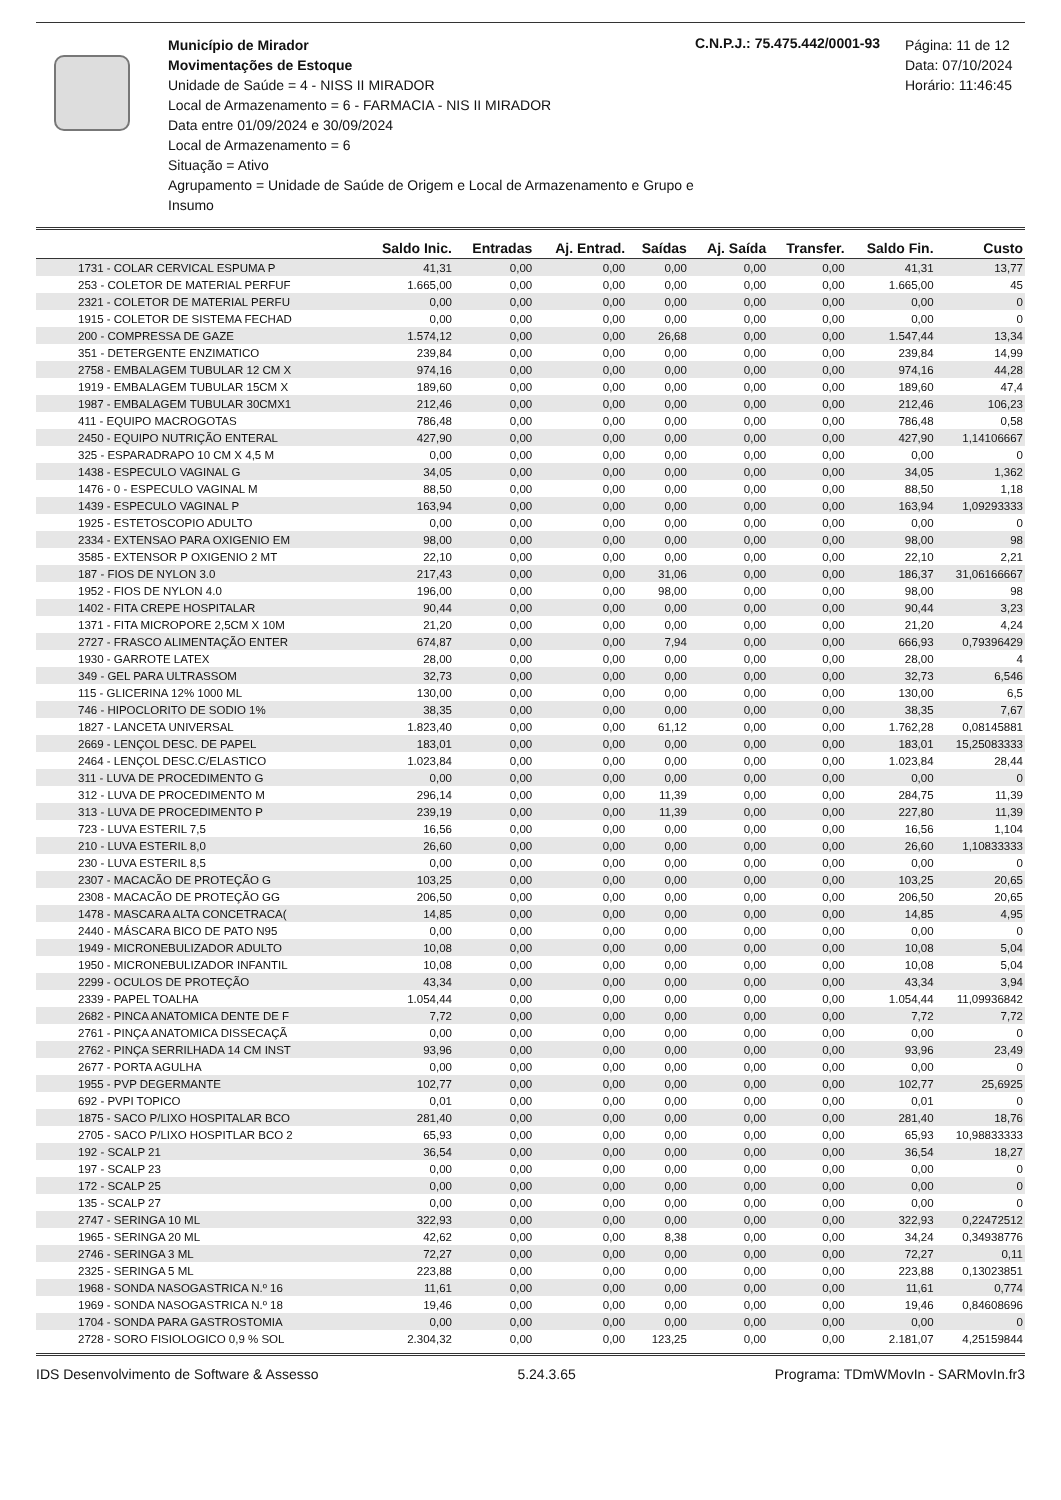Município de Mirador
Movimentações de Estoque
Unidade de Saúde = 4 - NISS II MIRADOR
Local de Armazenamento = 6 - FARMACIA - NIS II MIRADOR
Data entre 01/09/2024 e 30/09/2024
Local de Armazenamento = 6
Situação = Ativo
Agrupamento = Unidade de Saúde de Origem e Local de Armazenamento e Grupo e Insumo
C.N.P.J.: 75.475.442/0001-93
Página: 11 de 12
Data: 07/10/2024
Horário: 11:46:45
| | Saldo Inic. | Entradas | Aj. Entrad. | Saídas | Aj. Saída | Transfer. | Saldo Fin. | Custo |
| --- | --- | --- | --- | --- | --- | --- | --- | --- |
| 1731 - COLAR CERVICAL ESPUMA P | 41,31 | 0,00 | 0,00 | 0,00 | 0,00 | 0,00 | 41,31 | 13,77 |
| 253 - COLETOR DE MATERIAL PERFUF | 1.665,00 | 0,00 | 0,00 | 0,00 | 0,00 | 0,00 | 1.665,00 | 45 |
| 2321 - COLETOR DE MATERIAL PERFU | 0,00 | 0,00 | 0,00 | 0,00 | 0,00 | 0,00 | 0,00 | 0 |
| 1915 - COLETOR DE SISTEMA FECHAD | 0,00 | 0,00 | 0,00 | 0,00 | 0,00 | 0,00 | 0,00 | 0 |
| 200 - COMPRESSA DE GAZE | 1.574,12 | 0,00 | 0,00 | 26,68 | 0,00 | 0,00 | 1.547,44 | 13,34 |
| 351 - DETERGENTE ENZIMATICO | 239,84 | 0,00 | 0,00 | 0,00 | 0,00 | 0,00 | 239,84 | 14,99 |
| 2758 - EMBALAGEM TUBULAR 12 CM X | 974,16 | 0,00 | 0,00 | 0,00 | 0,00 | 0,00 | 974,16 | 44,28 |
| 1919 - EMBALAGEM TUBULAR 15CM X | 189,60 | 0,00 | 0,00 | 0,00 | 0,00 | 0,00 | 189,60 | 47,4 |
| 1987 - EMBALAGEM TUBULAR 30CMX1 | 212,46 | 0,00 | 0,00 | 0,00 | 0,00 | 0,00 | 212,46 | 106,23 |
| 411 - EQUIPO MACROGOTAS | 786,48 | 0,00 | 0,00 | 0,00 | 0,00 | 0,00 | 786,48 | 0,58 |
| 2450 - EQUIPO NUTRIÇÃO ENTERAL | 427,90 | 0,00 | 0,00 | 0,00 | 0,00 | 0,00 | 427,90 | 1,14106667 |
| 325 - ESPARADRAPO 10 CM X 4,5 M | 0,00 | 0,00 | 0,00 | 0,00 | 0,00 | 0,00 | 0,00 | 0 |
| 1438 - ESPECULO VAGINAL G | 34,05 | 0,00 | 0,00 | 0,00 | 0,00 | 0,00 | 34,05 | 1,362 |
| 1476 - 0 - ESPECULO VAGINAL M | 88,50 | 0,00 | 0,00 | 0,00 | 0,00 | 0,00 | 88,50 | 1,18 |
| 1439 - ESPECULO VAGINAL P | 163,94 | 0,00 | 0,00 | 0,00 | 0,00 | 0,00 | 163,94 | 1,09293333 |
| 1925 - ESTETOSCOPIO ADULTO | 0,00 | 0,00 | 0,00 | 0,00 | 0,00 | 0,00 | 0,00 | 0 |
| 2334 - EXTENSAO PARA OXIGENIO EM | 98,00 | 0,00 | 0,00 | 0,00 | 0,00 | 0,00 | 98,00 | 98 |
| 3585 - EXTENSOR P OXIGENIO 2 MT | 22,10 | 0,00 | 0,00 | 0,00 | 0,00 | 0,00 | 22,10 | 2,21 |
| 187 - FIOS DE NYLON 3.0 | 217,43 | 0,00 | 0,00 | 31,06 | 0,00 | 0,00 | 186,37 | 31,06166667 |
| 1952 - FIOS DE NYLON 4.0 | 196,00 | 0,00 | 0,00 | 98,00 | 0,00 | 0,00 | 98,00 | 98 |
| 1402 - FITA CREPE HOSPITALAR | 90,44 | 0,00 | 0,00 | 0,00 | 0,00 | 0,00 | 90,44 | 3,23 |
| 1371 - FITA MICROPORE 2,5CM X 10M | 21,20 | 0,00 | 0,00 | 0,00 | 0,00 | 0,00 | 21,20 | 4,24 |
| 2727 - FRASCO ALIMENTAÇÃO ENTER | 674,87 | 0,00 | 0,00 | 7,94 | 0,00 | 0,00 | 666,93 | 0,79396429 |
| 1930 - GARROTE LATEX | 28,00 | 0,00 | 0,00 | 0,00 | 0,00 | 0,00 | 28,00 | 4 |
| 349 - GEL PARA ULTRASSOM | 32,73 | 0,00 | 0,00 | 0,00 | 0,00 | 0,00 | 32,73 | 6,546 |
| 115 - GLICERINA 12% 1000 ML | 130,00 | 0,00 | 0,00 | 0,00 | 0,00 | 0,00 | 130,00 | 6,5 |
| 746 - HIPOCLORITO DE SODIO 1% | 38,35 | 0,00 | 0,00 | 0,00 | 0,00 | 0,00 | 38,35 | 7,67 |
| 1827 - LANCETA UNIVERSAL | 1.823,40 | 0,00 | 0,00 | 61,12 | 0,00 | 0,00 | 1.762,28 | 0,08145881 |
| 2669 - LENÇOL DESC. DE PAPEL | 183,01 | 0,00 | 0,00 | 0,00 | 0,00 | 0,00 | 183,01 | 15,25083333 |
| 2464 - LENÇOL DESC.C/ELASTICO | 1.023,84 | 0,00 | 0,00 | 0,00 | 0,00 | 0,00 | 1.023,84 | 28,44 |
| 311 - LUVA DE PROCEDIMENTO G | 0,00 | 0,00 | 0,00 | 0,00 | 0,00 | 0,00 | 0,00 | 0 |
| 312 - LUVA DE PROCEDIMENTO M | 296,14 | 0,00 | 0,00 | 11,39 | 0,00 | 0,00 | 284,75 | 11,39 |
| 313 - LUVA DE PROCEDIMENTO P | 239,19 | 0,00 | 0,00 | 11,39 | 0,00 | 0,00 | 227,80 | 11,39 |
| 723 - LUVA ESTERIL 7,5 | 16,56 | 0,00 | 0,00 | 0,00 | 0,00 | 0,00 | 16,56 | 1,104 |
| 210 - LUVA ESTERIL 8,0 | 26,60 | 0,00 | 0,00 | 0,00 | 0,00 | 0,00 | 26,60 | 1,10833333 |
| 230 - LUVA ESTERIL 8,5 | 0,00 | 0,00 | 0,00 | 0,00 | 0,00 | 0,00 | 0,00 | 0 |
| 2307 - MACACÃO DE PROTEÇÃO G | 103,25 | 0,00 | 0,00 | 0,00 | 0,00 | 0,00 | 103,25 | 20,65 |
| 2308 - MACACÃO DE PROTEÇÃO GG | 206,50 | 0,00 | 0,00 | 0,00 | 0,00 | 0,00 | 206,50 | 20,65 |
| 1478 - MASCARA ALTA CONCETRACA( | 14,85 | 0,00 | 0,00 | 0,00 | 0,00 | 0,00 | 14,85 | 4,95 |
| 2440 - MÁSCARA BICO DE PATO N95 | 0,00 | 0,00 | 0,00 | 0,00 | 0,00 | 0,00 | 0,00 | 0 |
| 1949 - MICRONEBULIZADOR ADULTO | 10,08 | 0,00 | 0,00 | 0,00 | 0,00 | 0,00 | 10,08 | 5,04 |
| 1950 - MICRONEBULIZADOR INFANTIL | 10,08 | 0,00 | 0,00 | 0,00 | 0,00 | 0,00 | 10,08 | 5,04 |
| 2299 - OCULOS DE PROTEÇÃO | 43,34 | 0,00 | 0,00 | 0,00 | 0,00 | 0,00 | 43,34 | 3,94 |
| 2339 - PAPEL TOALHA | 1.054,44 | 0,00 | 0,00 | 0,00 | 0,00 | 0,00 | 1.054,44 | 11,09936842 |
| 2682 - PINCA ANATOMICA DENTE DE F | 7,72 | 0,00 | 0,00 | 0,00 | 0,00 | 0,00 | 7,72 | 7,72 |
| 2761 - PINÇA ANATOMICA DISSECAÇÃ | 0,00 | 0,00 | 0,00 | 0,00 | 0,00 | 0,00 | 0,00 | 0 |
| 2762 - PINÇA SERRILHADA 14 CM INST | 93,96 | 0,00 | 0,00 | 0,00 | 0,00 | 0,00 | 93,96 | 23,49 |
| 2677 - PORTA AGULHA | 0,00 | 0,00 | 0,00 | 0,00 | 0,00 | 0,00 | 0,00 | 0 |
| 1955 - PVP DEGERMANTE | 102,77 | 0,00 | 0,00 | 0,00 | 0,00 | 0,00 | 102,77 | 25,6925 |
| 692 - PVPI TOPICO | 0,01 | 0,00 | 0,00 | 0,00 | 0,00 | 0,00 | 0,01 | 0 |
| 1875 - SACO P/LIXO HOSPITALAR BCO | 281,40 | 0,00 | 0,00 | 0,00 | 0,00 | 0,00 | 281,40 | 18,76 |
| 2705 - SACO P/LIXO HOSPITLAR BCO 2 | 65,93 | 0,00 | 0,00 | 0,00 | 0,00 | 0,00 | 65,93 | 10,98833333 |
| 192 - SCALP 21 | 36,54 | 0,00 | 0,00 | 0,00 | 0,00 | 0,00 | 36,54 | 18,27 |
| 197 - SCALP 23 | 0,00 | 0,00 | 0,00 | 0,00 | 0,00 | 0,00 | 0,00 | 0 |
| 172 - SCALP 25 | 0,00 | 0,00 | 0,00 | 0,00 | 0,00 | 0,00 | 0,00 | 0 |
| 135 - SCALP 27 | 0,00 | 0,00 | 0,00 | 0,00 | 0,00 | 0,00 | 0,00 | 0 |
| 2747 - SERINGA 10 ML | 322,93 | 0,00 | 0,00 | 0,00 | 0,00 | 0,00 | 322,93 | 0,22472512 |
| 1965 - SERINGA 20 ML | 42,62 | 0,00 | 0,00 | 8,38 | 0,00 | 0,00 | 34,24 | 0,34938776 |
| 2746 - SERINGA 3 ML | 72,27 | 0,00 | 0,00 | 0,00 | 0,00 | 0,00 | 72,27 | 0,11 |
| 2325 - SERINGA 5 ML | 223,88 | 0,00 | 0,00 | 0,00 | 0,00 | 0,00 | 223,88 | 0,13023851 |
| 1968 - SONDA NASOGASTRICA N.º 16 | 11,61 | 0,00 | 0,00 | 0,00 | 0,00 | 0,00 | 11,61 | 0,774 |
| 1969 - SONDA NASOGASTRICA N.º 18 | 19,46 | 0,00 | 0,00 | 0,00 | 0,00 | 0,00 | 19,46 | 0,84608696 |
| 1704 - SONDA PARA GASTROSTOMIA | 0,00 | 0,00 | 0,00 | 0,00 | 0,00 | 0,00 | 0,00 | 0 |
| 2728 - SORO FISIOLOGICO 0,9 % SOL | 2.304,32 | 0,00 | 0,00 | 123,25 | 0,00 | 0,00 | 2.181,07 | 4,25159844 |
IDS Desenvolvimento de Software & Assesso 5.24.3.65 Programa: TDmWMovIn - SARMovIn.fr3